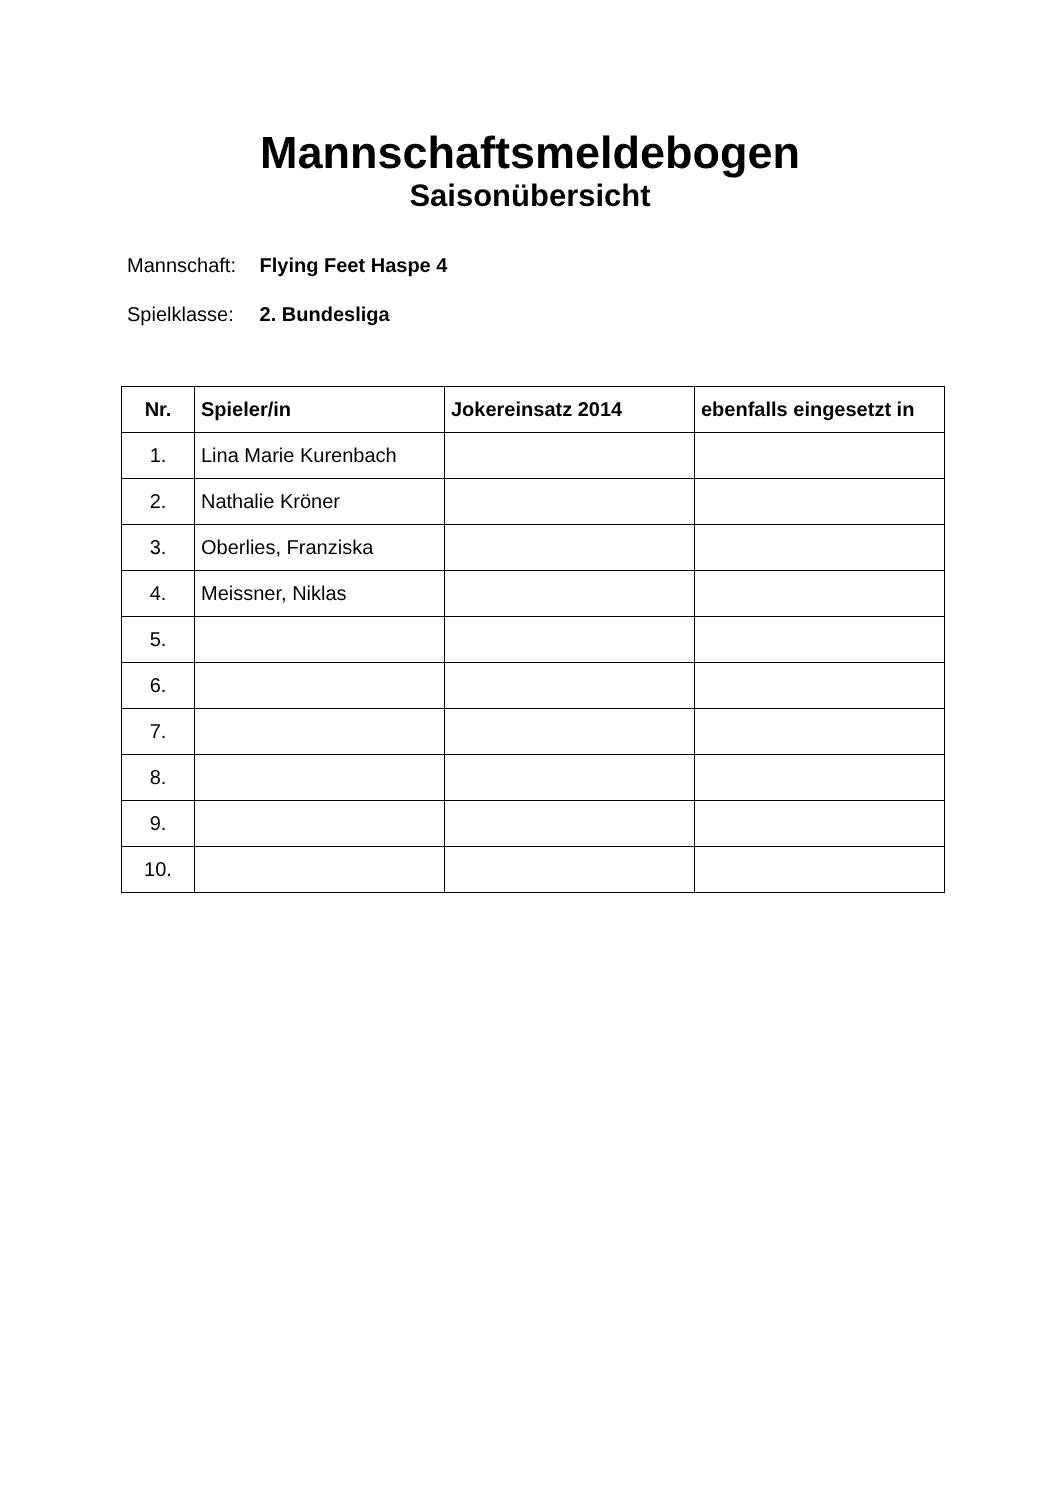Mannschaftsmeldebogen
Saisonübersicht
Mannschaft: Flying Feet Haspe 4
Spielklasse: 2. Bundesliga
| Nr. | Spieler/in | Jokereinsatz 2014 | ebenfalls eingesetzt in |
| --- | --- | --- | --- |
| 1. | Lina Marie Kurenbach | | |
| 2. | Nathalie Kröner | | |
| 3. | Oberlies, Franziska | | |
| 4. | Meissner, Niklas | | |
| 5. | | | |
| 6. | | | |
| 7. | | | |
| 8. | | | |
| 9. | | | |
| 10. | | | |